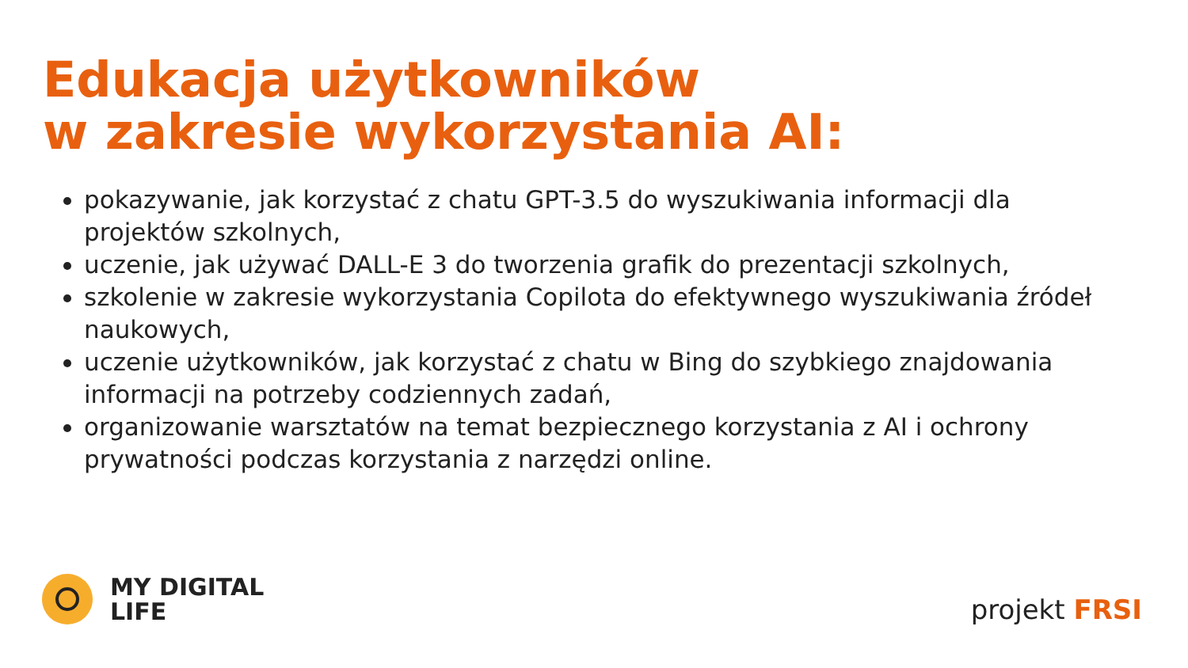Edukacja użytkowników
w zakresie wykorzystania AI:
pokazywanie, jak korzystać z chatu GPT-3.5 do wyszukiwania informacji dla projektów szkolnych,
uczenie, jak używać DALL-E 3 do tworzenia grafik do prezentacji szkolnych,
szkolenie w zakresie wykorzystania Copilota do efektywnego wyszukiwania źródeł naukowych,
uczenie użytkowników, jak korzystać z chatu w Bing do szybkiego znajdowania informacji na potrzeby codziennych zadań,
organizowanie warsztatów na temat bezpiecznego korzystania z AI i ochrony prywatności podczas korzystania z narzędzi online.
MY DIGITAL
LIFE
projekt FRSI